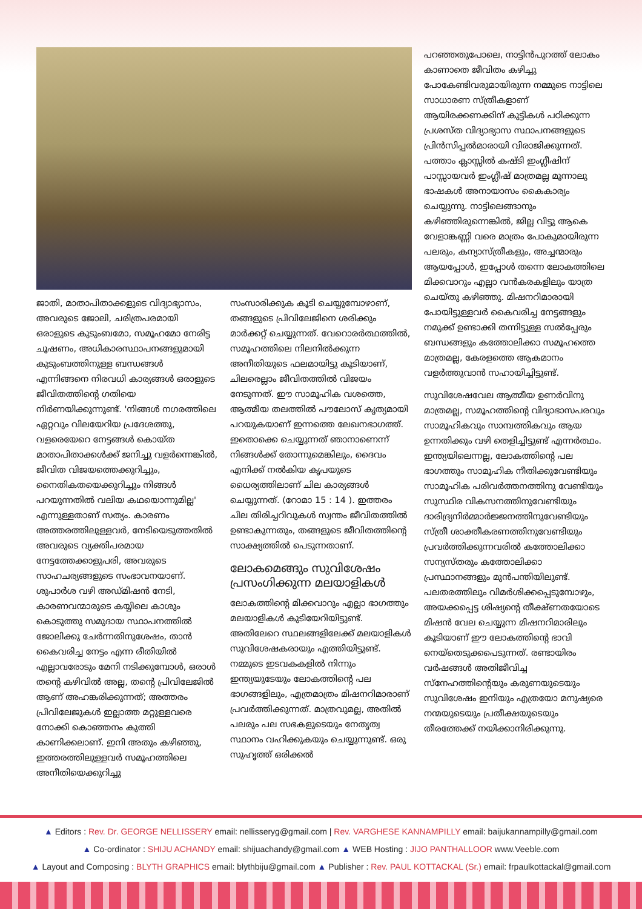ജാതി, മാതാപിതാക്കളുടെ വിദ്യാഭ്യാസം, അവരുടെ ജോലി, ചരിത്രപരമായി ഒരാളുടെ കുടുംബമോ, സമൂഹമോ നേരിട്ട ചൂഷണം, അധികാരസ്ഥാപനങ്ങളുമായി കുടുംബത്തിനുള്ള ബന്ധങ്ങൾ എന്നിങ്ങനെ നിരവധി കാര്യങ്ങൾ ഒരാളുടെ ജീവിതത്തിന്റെ ഗതിയെ നിർണയിക്കുന്നുണ്ട്. 'നിങ്ങൾ നഗരത്തിലെ ഏറ്റവും വിലയേറിയ പ്രദേശത്തു, വളരെയേറെ നേട്ടങ്ങൾ കൊയ്ത മാതാപിതാക്കൾക്ക് ജനിച്ചു വളർന്നെങ്കിൽ, ജീവിത വിജയത്തെക്കുറിച്ചും, നൈതികതയെക്കുറിച്ചും നിങ്ങൾ പറയുന്നതിൽ വലിയ കഥയൊന്നുമില്ല' എന്നുള്ളതാണ് സത്യം. കാരണം അത്തരത്തിലുള്ളവർ, നേടിയെടുത്തതിൽ അവരുടെ വ്യക്തിപരമായ നേട്ടത്തേക്കാളുപരി, അവരുടെ സാഹചര്യങ്ങളുടെ സംഭാവനയാണ്. ശുപാർശ വഴി അഡ്മിഷൻ നേടി, കാരണവന്മാരുടെ കയ്യിലെ കാശും കൊടുത്തു സമുദായ സ്ഥാപനത്തിൽ ജോലിക്കു ചേർന്നതിനുശേഷം, താൻ കൈവരിച്ച നേട്ടം എന്ന രീതിയിൽ എല്ലാവരോടും മേനി നടിക്കുമ്പോൾ, ഒരാൾ തന്റെ കഴിവിൽ അല്ല, തന്റെ പ്രിവിലേജിൽ ആണ് അഹങ്കരിക്കുന്നത്; അത്തരം പ്രിവിലേജുകൾ ഇല്ലാത്ത മറ്റുള്ളവരെ നോക്കി കൊഞ്ഞനം കുത്തി കാണിക്കലാണ്. ഇനി അതും കഴിഞ്ഞു, ഇത്തരത്തിലുള്ളവർ സമൂഹത്തിലെ അനീതിയെക്കുറിച്ചു
സംസാരിക്കുക കൂടി ചെയ്യുമ്പോഴാണ്, തങ്ങളുടെ പ്രിവിലേജിനെ ശരിക്കും മാർക്കറ്റ് ചെയ്യുന്നത്. വേറൊരർത്ഥത്തിൽ, സമൂഹത്തിലെ നിലനിൽക്കുന്ന അനീതിയുടെ ഫലമായിട്ടു കൂടിയാണ്, ചിലരെല്ലാം ജീവിതത്തിൽ വിജയം നേടുന്നത്. ഈ സാമൂഹിക വശത്തെ, ആത്മീയ തലത്തിൽ പൗലോസ് കൃത്യമായി പറയുകയാണ് ഇന്നത്തെ ലേഖനഭാഗത്ത്. ഇതൊക്കെ ചെയ്യുന്നത് ഞാനാണെന്ന് നിങ്ങൾക്ക് തോന്നുമെങ്കിലും, ദൈവം എനിക്ക് നൽകിയ കൃപയുടെ ധൈര്യത്തിലാണ് ചില കാര്യങ്ങൾ ചെയ്യുന്നത്. (റോമാ 15 : 14 ). ഇത്തരം ചില തിരിച്ചറിവുകൾ സ്വന്തം ജീവിതത്തിൽ ഉണ്ടാകുന്നതും, തങ്ങളുടെ ജീവിതത്തിന്റെ സാക്ഷ്യത്തിൽ പെടുന്നതാണ്.
ലോകമെങ്ങും സുവിശേഷം പ്രസംഗിക്കുന്ന മലയാളികൾ
ലോകത്തിന്റെ മിക്കവാറും എല്ലാ ഭാഗത്തും മലയാളികൾ കുടിയേറിയിട്ടുണ്ട്. അതിലേറെ സ്ഥലങ്ങളിലേക്ക് മലയാളികൾ സുവിശേഷകരായും എത്തിയിട്ടുണ്ട്. നമ്മുടെ ഇടവകകളിൽ നിന്നും ഇന്ത്യയുടേയും ലോകത്തിന്റെ പല ഭാഗങ്ങളിലും, എത്രമാത്രം മിഷനറിമാരാണ് പ്രവർത്തിക്കുന്നത്. മാത്രവുമല്ല, അതിൽ പലരും പല സഭകളുടെയും നേതൃത്വ സ്ഥാനം വഹിക്കുകയും ചെയ്യുന്നുണ്ട്. ഒരു സുഹൃത്ത് ഒരിക്കൽ
പറഞ്ഞതുപോലെ, നാട്ടിൻപുറത്ത് ലോകം കാണാതെ ജീവിതം കഴിച്ചു പോകേണ്ടിവരുമായിരുന്ന നമ്മുടെ നാട്ടിലെ സാധാരണ സ്ത്രീകളാണ് ആയിരക്കണക്കിന് കുട്ടികൾ പഠിക്കുന്ന പ്രശസ്ത വിദ്യാഭ്യാസ സ്ഥാപനങ്ങളുടെ പ്രിൻസിപ്പൽമാരായി വിരാജിക്കുന്നത്. പത്താം ക്ലാസ്സിൽ കഷ്ടി ഇംഗ്ലീഷിന് പാസ്സായവർ ഇംഗ്ലീഷ് മാത്രമല്ല മൂന്നാലു ഭാഷകൾ അനായാസം കൈകാര്യം ചെയ്യുന്നു. നാട്ടിലെങ്ങാനും കഴിഞ്ഞിരുന്നെങ്കിൽ, ജില്ല വിട്ടു ആകെ വേളാങ്കണ്ണി വരെ മാത്രം പോകുമായിരുന്ന പലരും, കന്യാസ്ത്രീകളും, അച്ചന്മാരും ആയപ്പോൾ, ഇപ്പോൾ തന്നെ ലോകത്തിലെ മിക്കവാറും എല്ലാ വൻകരകളിലും യാത്ര ചെയ്തു കഴിഞ്ഞു. മിഷനറിമാരായി പോയിട്ടുള്ളവർ കൈവരിച്ച നേട്ടങ്ങളും നമുക്ക് ഉണ്ടാക്കി തന്നിട്ടുള്ള സൽപ്പേരും ബന്ധങ്ങളും കത്തോലിക്കാ സമൂഹത്തെ മാത്രമല്ല, കേരളത്തെ ആകമാനം വളർത്തുവാൻ സഹായിച്ചിട്ടുണ്ട്.
സുവിശേഷവേല ആത്മീയ ഉണർവിനു മാത്രമല്ല, സമൂഹത്തിന്റെ വിദ്യാഭാസപരവും സാമൂഹികവും സാമ്പത്തികവും ആയ ഉന്നതിക്കും വഴി തെളിച്ചിട്ടുണ്ട് എന്നർത്ഥം. ഇന്ത്യയിലെന്നല്ല, ലോകത്തിന്റെ പല ഭാഗത്തും സാമൂഹിക നീതിക്കുവേണ്ടിയും സാമൂഹിക പരിവർത്തനത്തിനു വേണ്ടിയും സുസ്ഥിര വികസനത്തിനുവേണ്ടിയും ദാരിദ്ര്യനിർമ്മാർജ്ജനത്തിനുവേണ്ടിയും സ്ത്രീ ശാക്തീകരണത്തിനുവേണ്ടിയും പ്രവർത്തിക്കുന്നവരിൽ കത്തോലിക്കാ സന്യസ്തരും കത്തോലിക്കാ പ്രസ്ഥാനങ്ങളും മുൻപന്തിയിലുണ്ട്. പലതരത്തിലും വിമർശിക്കപ്പെടുമ്പോഴും, അയക്കപ്പെട്ട ശിഷ്യന്റെ തീക്ഷ്ണതയോടെ മിഷൻ വേല ചെയ്യുന്ന മിഷനറിമാരിലും കൂടിയാണ് ഈ ലോകത്തിന്റെ ഭാവി നെയ്തെടുക്കപെടുന്നത്. രണ്ടായിരം വർഷങ്ങൾ അതിജീവിച്ച സ്നേഹത്തിന്റെയും കരുണയുടെയും സുവിശേഷം ഇനിയും എത്രയോ മനുഷ്യരെ നന്മയുടെയും പ്രതീക്ഷയുടെയും തീരത്തേക്ക് നയിക്കാനിരിക്കുന്നു.
▲ Editors : Rev. Dr. GEORGE NELLISSERY email: nellisseryg@gmail.com | Rev. VARGHESE KANNAMPILLY email: baijukannampilly@gmail.com
▲ Co-ordinator : SHIJU ACHANDY email: shijuachandy@gmail.com ▲ WEB Hosting : JIJO PANTHALLOOR www.Veeble.com
▲ Layout and Composing : BLYTH GRAPHICS email: blythbiju@gmail.com ▲ Publisher : Rev. PAUL KOTTACKAL (Sr.) email: frpaulkottackal@gmail.com